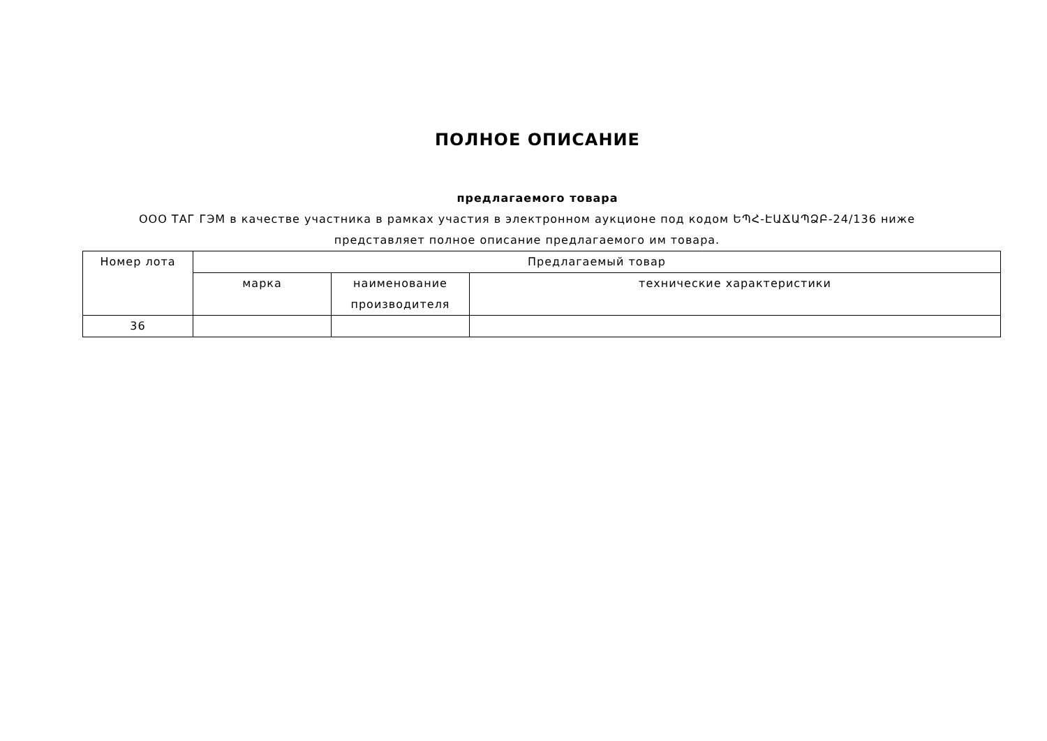ПОЛНОЕ ОПИСАНИЕ
предлагаемого товара
ООО ТАГ ГЭМ в качестве участника в рамках участия в электронном аукционе под кодом ԵՊՀ-ԷԱՃԱՊՁԲ-24/136 ниже представляет полное описание предлагаемого им товара.
| Номер лота | Предлагаемый товар | | |
| --- | --- | --- | --- |
| | марка | наименование производителя | технические характеристики |
| 36 | | | |